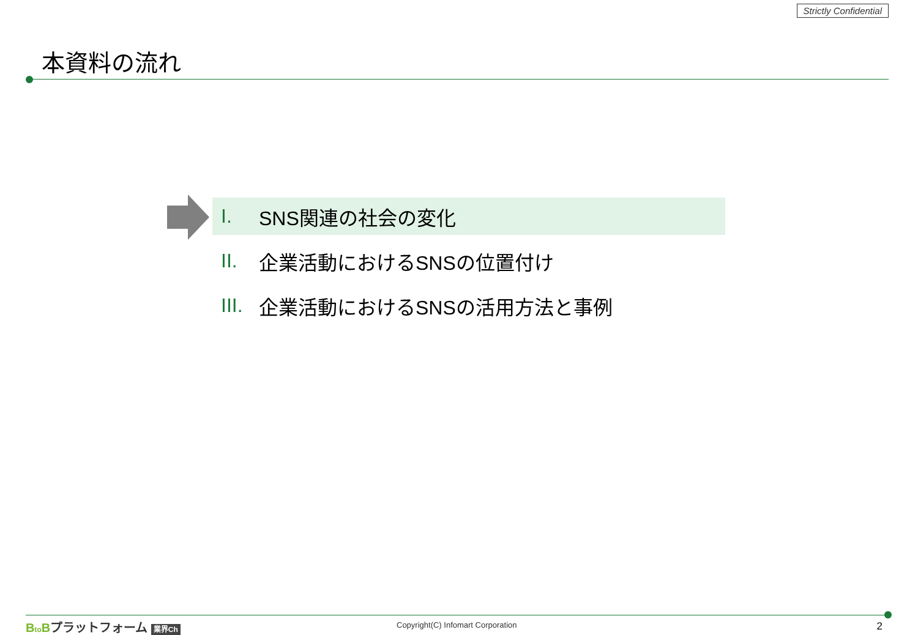Strictly Confidential
本資料の流れ
I. SNS関連の社会の変化
II. 企業活動におけるSNSの位置付け
III. 企業活動におけるSNSの活用方法と事例
Bto Bプラットフォーム 業界Ch
Copyright(C) Infomart Corporation
2